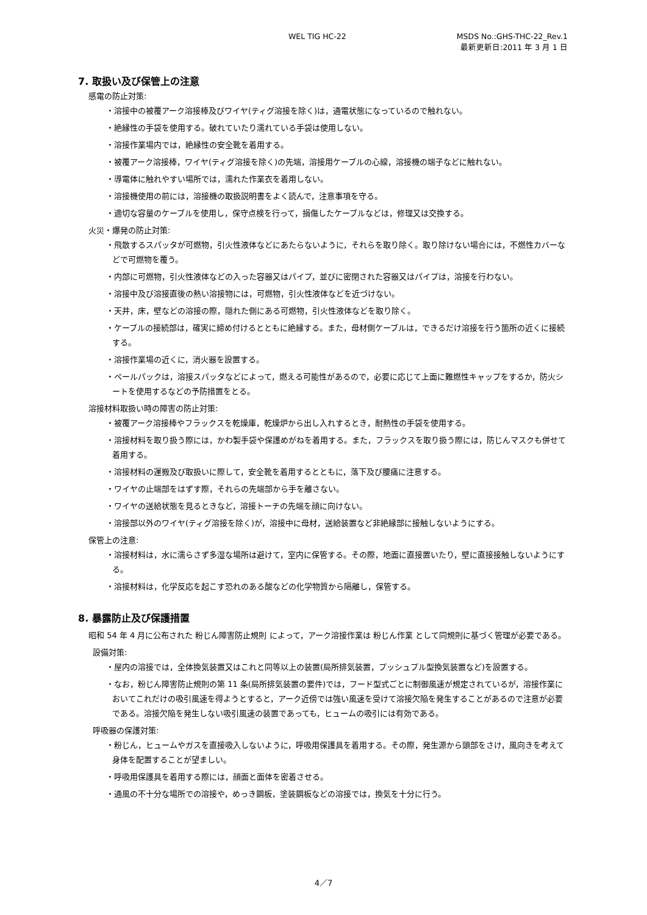WEL TIG HC-22 MSDS No.:GHS-THC-22_Rev.1
最新更新日:2011 年 3 月 1 日
7. 取扱い及び保管上の注意
感電の防止対策:
・溶接中の被覆アーク溶接棒及びワイヤ(ティグ溶接を除く)は，通電状態になっているので触れない。
・絶縁性の手袋を使用する。破れていたり濡れている手袋は使用しない。
・溶接作業場内では，絶縁性の安全靴を着用する。
・被覆アーク溶接棒，ワイヤ(ティグ溶接を除く)の先端，溶接用ケーブルの心線，溶接機の端子などに触れない。
・導電体に触れやすい場所では，濡れた作業衣を着用しない。
・溶接機使用の前には，溶接機の取扱説明書をよく読んで，注意事項を守る。
・適切な容量のケーブルを使用し，保守点検を行って，損傷したケーブルなどは，修理又は交換する。
火災・爆発の防止対策:
・飛散するスパッタが可燃物，引火性液体などにあたらないように，それらを取り除く。取り除けない場合には，不燃性カバーなどで可燃物を覆う。
・内部に可燃物，引火性液体などの入った容器又はパイプ，並びに密閉された容器又はパイプは，溶接を行わない。
・溶接中及び溶接直後の熱い溶接物には，可燃物，引火性液体などを近づけない。
・天井，床，壁などの溶接の際，隠れた側にある可燃物，引火性液体などを取り除く。
・ケーブルの接続部は，確実に締め付けるとともに絶縁する。また，母材側ケーブルは，できるだけ溶接を行う箇所の近くに接続する。
・溶接作業場の近くに，消火器を設置する。
・ペールパックは，溶接スパッタなどによって，燃える可能性があるので，必要に応じて上面に難燃性キャップをするか，防火シートを使用するなどの予防措置をとる。
溶接材料取扱い時の障害の防止対策:
・被覆アーク溶接棒やフラックスを乾燥庫，乾燥炉から出し入れするとき，耐熱性の手袋を使用する。
・溶接材料を取り扱う際には，かわ製手袋や保護めがねを着用する。また，フラックスを取り扱う際には，防じんマスクも併せて着用する。
・溶接材料の運搬及び取扱いに際して，安全靴を着用するとともに，落下及び腰痛に注意する。
・ワイヤの止端部をはずす際，それらの先端部から手を離さない。
・ワイヤの送給状態を見るときなど，溶接トーチの先端を顔に向けない。
・溶接部以外のワイヤ(ティグ溶接を除く)が，溶接中に母材，送給装置など非絶縁部に接触しないようにする。
保管上の注意:
・溶接材料は，水に濡らさず多湿な場所は避けて，室内に保管する。その際，地面に直接置いたり，壁に直接接触しないようにする。
・溶接材料は，化学反応を起こす恐れのある酸などの化学物質から隔離し，保管する。
8. 暴露防止及び保護措置
昭和 54 年 4 月に公布された 粉じん障害防止規則 によって，アーク溶接作業は 粉じん作業 として同規則に基づく管理が必要である。
設備対策:
・屋内の溶接では，全体換気装置又はこれと同等以上の装置(局所排気装置，プッシュプル型換気装置など)を設置する。
・なお，粉じん障害防止規則の第 11 条(局所排気装置の要件)では，フード型式ごとに制御風速が規定されているが，溶接作業においてこれだけの吸引風速を得ようとすると，アーク近傍では強い風速を受けて溶接欠陥を発生することがあるので注意が必要である。溶接欠陥を発生しない吸引風速の装置であっても，ヒュームの吸引には有効である。
呼吸器の保護対策:
・粉じん，ヒュームやガスを直接吸入しないように，呼吸用保護具を着用する。その際，発生源から頭部をさけ，風向きを考えて身体を配置することが望ましい。
・呼吸用保護具を着用する際には，顔面と面体を密着させる。
・通風の不十分な場所での溶接や，めっき鋼板，塗装鋼板などの溶接では，換気を十分に行う。
4／7